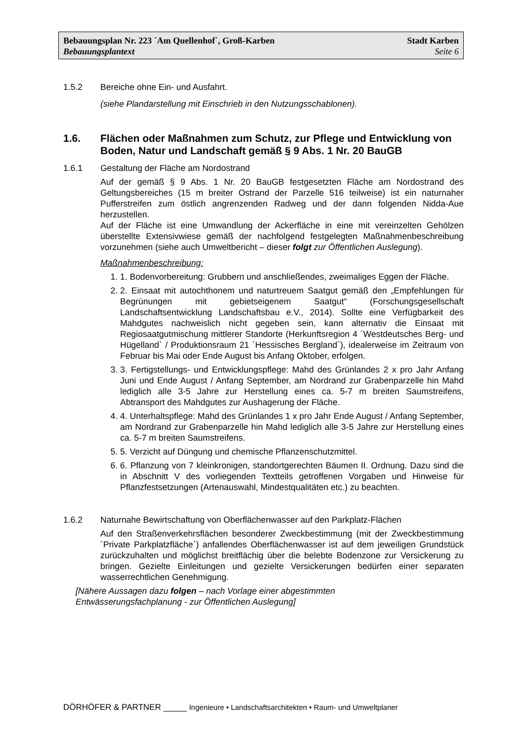Bebauungsplan Nr. 223 ´Am Quellenhof`, Groß-Karben Stadt Karben
Bebauungsplantext Seite 6
1.5.2 Bereiche ohne Ein- und Ausfahrt.
(siehe Plandarstellung mit Einschrieb in den Nutzungsschablonen).
1.6. Flächen oder Maßnahmen zum Schutz, zur Pflege und Entwicklung von Boden, Natur und Landschaft gemäß § 9 Abs. 1 Nr. 20 BauGB
1.6.1 Gestaltung der Fläche am Nordostrand
Auf der gemäß § 9 Abs. 1 Nr. 20 BauGB festgesetzten Fläche am Nordostrand des Geltungsbereiches (15 m breiter Ostrand der Parzelle 516 teilweise) ist ein naturnaher Pufferstreifen zum östlich angrenzenden Radweg und der dann folgenden Nidda-Aue herzustellen.
Auf der Fläche ist eine Umwandlung der Ackerfläche in eine mit vereinzelten Gehölzen überstellte Extensivwiese gemäß der nachfolgend festgelegten Maßnahmenbeschreibung vorzunehmen (siehe auch Umweltbericht – dieser folgt zur Öffentlichen Auslegung).
Maßnahmenbeschreibung:
1. 1. Bodenvorbereitung: Grubbern und anschließendes, zweimaliges Eggen der Fläche.
2. 2. Einsaat mit autochthonem und naturtreuem Saatgut gemäß den „Empfehlungen für Begrünungen mit gebietseigenem Saatgut“ (Forschungsgesellschaft Landschaftsentwicklung Landschaftsbau e.V., 2014). Sollte eine Verfügbarkeit des Mahdgutes nachweislich nicht gegeben sein, kann alternativ die Einsaat mit Regiosaatgutmischung mittlerer Standorte (Herkunftsregion 4 ´Westdeutsches Berg- und Hügelland` / Produktionsraum 21 ´Hessisches Bergland`), idealerweise im Zeitraum von Februar bis Mai oder Ende August bis Anfang Oktober, erfolgen.
3. 3. Fertigstellungs- und Entwicklungspflege: Mahd des Grünlandes 2 x pro Jahr Anfang Juni und Ende August / Anfang September, am Nordrand zur Grabenparzelle hin Mahd lediglich alle 3-5 Jahre zur Herstellung eines ca. 5-7 m breiten Saumstreifens, Abtransport des Mahdgutes zur Aushagerung der Fläche.
4. 4. Unterhaltspflege: Mahd des Grünlandes 1 x pro Jahr Ende August / Anfang September, am Nordrand zur Grabenparzelle hin Mahd lediglich alle 3-5 Jahre zur Herstellung eines ca. 5-7 m breiten Saumstreifens.
5. 5. Verzicht auf Düngung und chemische Pflanzenschutzmittel.
6. 6. Pflanzung von 7 kleinkronigen, standortgerechten Bäumen II. Ordnung. Dazu sind die in Abschnitt V des vorliegenden Textteils getroffenen Vorgaben und Hinweise für Pflanzfestsetzungen (Artenauswahl, Mindestqualitäten etc.) zu beachten.
1.6.2 Naturnahe Bewirtschaftung von Oberflächenwasser auf den Parkplatz-Flächen
Auf den Straßenverkehrsflächen besonderer Zweckbestimmung (mit der Zweckbestimmung ´Private Parkplatzfläche`) anfallendes Oberflächenwasser ist auf dem jeweiligen Grundstück zurückzuhalten und möglichst breitflächig über die belebte Bodenzone zur Versickerung zu bringen. Gezielte Einleitungen und gezielte Versickerungen bedürfen einer separaten wasserrechtlichen Genehmigung.
[Nähere Aussagen dazu folgen – nach Vorlage einer abgestimmten
Entwässerungsfachplanung - zur Öffentlichen Auslegung]
DÖRHÖFER & PARTNER _____ Ingenieure • Landschaftsarchitekten • Raum- und Umweltplaner